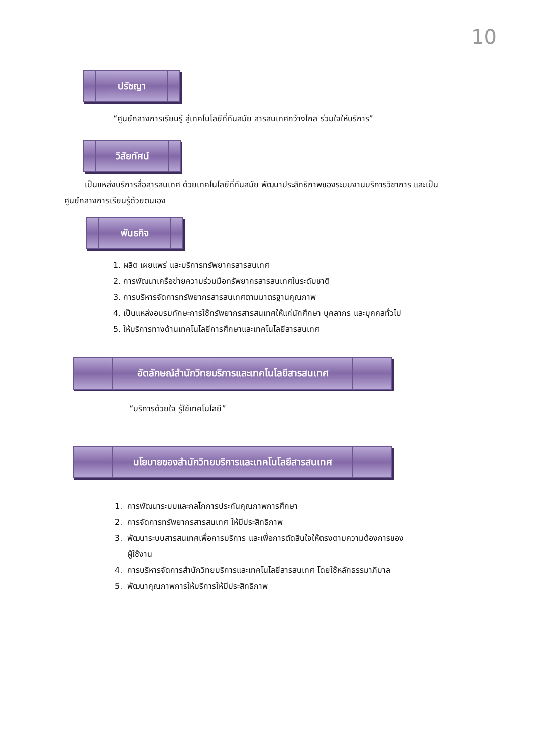10
ปรัชญา
“ศูนย์กลางการเรียนรู้ สู่เทคโนโลยีที่ทันสมัย สารสนเทศกว้างไกล ร่วมใจให้บริการ”
วิสัยทัศน์
เป็นแหล่งบริการสื่อสารสนเทศ ด้วยเทคโนโลยีที่ทันสมัย พัฒนาประสิทธิภาพของระบบงานบริการวิชาการ และเป็นศูนย์กลางการเรียนรู้ด้วยตนเอง
พันธกิจ
1. ผลิต เผยแพร่ และบริการทรัพยากรสารสนเทศ
2. การพัฒนาเครือข่ายความร่วมมือทรัพยากรสารสนเทศในระดับชาติ
3. การบริหารจัดการทรัพยากรสารสนเทศตามมาตรฐานคุณภาพ
4. เป็นแหล่งอบรมทักษะการใช้ทรัพยากรสารสนเทศให้แก่นักศึกษา บุคลากร และบุคคลทั่วไป
5. ให้บริการทางด้านเทคโนโลยีการศึกษาและเทคโนโลยีสารสนเทศ
อัตลักษณ์สำนักวิทยบริการและเทคโนโลยีสารสนเทศ
“บริการด้วยใจ รู้ใช้เทคโนโลยี”
นโยบายของสำนักวิทยบริการและเทคโนโลยีสารสนเทศ
1. การพัฒนาระบบและกลไกการประกันคุณภาพการศึกษา
2. การจัดการทรัพยากรสารสนเทศ ให้มีประสิทธิภาพ
3. พัฒนาระบบสารสนเทศเพื่อการบริการ และเพื่อการตัดสินใจให้ตรงตามความต้องการของ
ผู้ใช้งาน
4. การบริหารจัดการสำนักวิทยบริการและเทคโนโลยีสารสนเทศ โดยใช้หลักธรรมาภิบาล
5. พัฒนาคุณภาพการให้บริการให้มีประสิทธิภาพ